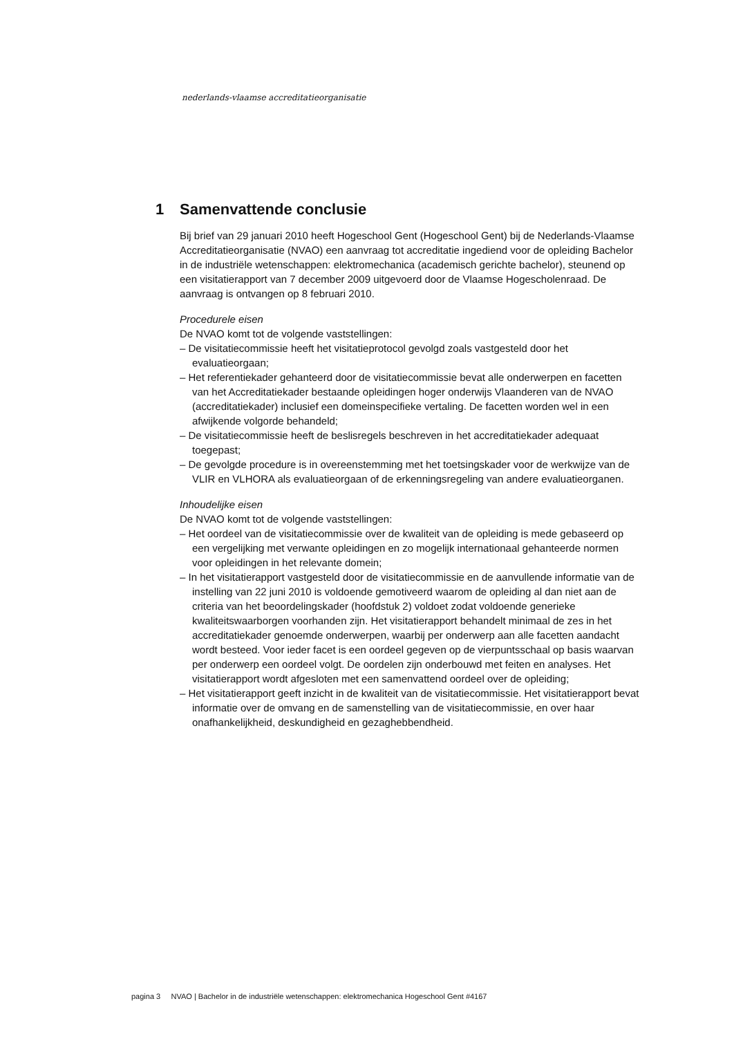nederlands-vlaamse accreditatieorganisatie
1 Samenvattende conclusie
Bij brief van 29 januari 2010 heeft Hogeschool Gent (Hogeschool Gent) bij de Nederlands-Vlaamse Accreditatieorganisatie (NVAO) een aanvraag tot accreditatie ingediend voor de opleiding Bachelor in de industriële wetenschappen: elektromechanica (academisch gerichte bachelor), steunend op een visitatierapport van 7 december 2009 uitgevoerd door de Vlaamse Hogescholenraad. De aanvraag is ontvangen op 8 februari 2010.
Procedurele eisen
De NVAO komt tot de volgende vaststellingen:
– De visitatiecommissie heeft het visitatieprotocol gevolgd zoals vastgesteld door het evaluatieorgaan;
– Het referentiekader gehanteerd door de visitatiecommissie bevat alle onderwerpen en facetten van het Accreditatiekader bestaande opleidingen hoger onderwijs Vlaanderen van de NVAO (accreditatiekader) inclusief een domeinspecifieke vertaling. De facetten worden wel in een afwijkende volgorde behandeld;
– De visitatiecommissie heeft de beslisregels beschreven in het accreditatiekader adequaat toegepast;
– De gevolgde procedure is in overeenstemming met het toetsingskader voor de werkwijze van de VLIR en VLHORA als evaluatieorgaan of de erkenningsregeling van andere evaluatieorganen.
Inhoudelijke eisen
De NVAO komt tot de volgende vaststellingen:
– Het oordeel van de visitatiecommissie over de kwaliteit van de opleiding is mede gebaseerd op een vergelijking met verwante opleidingen en zo mogelijk internationaal gehanteerde normen voor opleidingen in het relevante domein;
– In het visitatierapport vastgesteld door de visitatiecommissie en de aanvullende informatie van de instelling van 22 juni 2010 is voldoende gemotiveerd waarom de opleiding al dan niet aan de criteria van het beoordelingskader (hoofdstuk 2) voldoet zodat voldoende generieke kwaliteitswaarborgen voorhanden zijn. Het visitatierapport behandelt minimaal de zes in het accreditatiekader genoemde onderwerpen, waarbij per onderwerp aan alle facetten aandacht wordt besteed. Voor ieder facet is een oordeel gegeven op de vierpuntsschaal op basis waarvan per onderwerp een oordeel volgt. De oordelen zijn onderbouwd met feiten en analyses. Het visitatierapport wordt afgesloten met een samenvattend oordeel over de opleiding;
– Het visitatierapport geeft inzicht in de kwaliteit van de visitatiecommissie. Het visitatierapport bevat informatie over de omvang en de samenstelling van de visitatiecommissie, en over haar onafhankelijkheid, deskundigheid en gezaghebbendheid.
pagina 3 NVAO | Bachelor in de industriële wetenschappen: elektromechanica Hogeschool Gent #4167